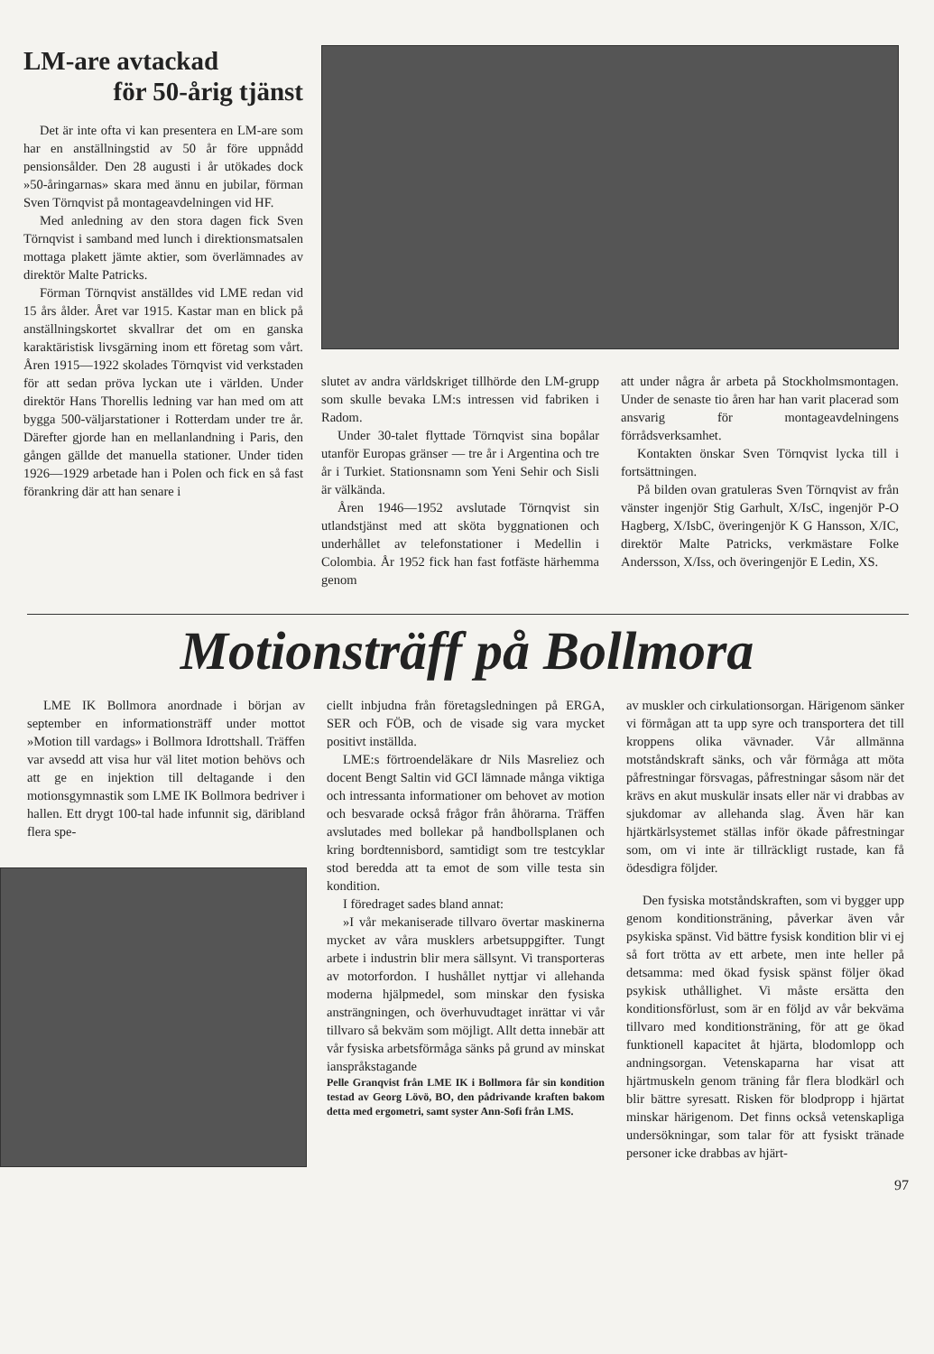LM-are avtackad
för 50-årig tjänst
Det är inte ofta vi kan presentera en LM-are som har en anställningstid av 50 år före uppnådd pensionsålder. Den 28 augusti i år utökades dock »50-åringarnas» skara med ännu en jubilar, förman Sven Törnqvist på montageavdelningen vid HF.
Med anledning av den stora dagen fick Sven Törnqvist i samband med lunch i direktionsmatsalen mottaga plakett jämte aktier, som överlämnades av direktör Malte Patricks.
Förman Törnqvist anställdes vid LME redan vid 15 års ålder. Året var 1915. Kastar man en blick på anställningskortet skvallrar det om en ganska karaktäristisk livsgärning inom ett företag som vårt. Åren 1915—1922 skolades Törnqvist vid verkstaden för att sedan pröva lyckan ute i världen. Under direktör Hans Thorellis ledning var han med om att bygga 500-väljarstationer i Rotterdam under tre år. Därefter gjorde han en mellanlandning i Paris, den gången gällde det manuella stationer. Under tiden 1926—1929 arbetade han i Polen och fick en så fast förankring där att han senare i
slutet av andra världskriget tillhörde den LM-grupp som skulle bevaka LM:s intressen vid fabriken i Radom.
Under 30-talet flyttade Törnqvist sina bopålar utanför Europas gränser — tre år i Argentina och tre år i Turkiet. Stationsnamn som Yeni Sehir och Sisli är välkända.
Åren 1946—1952 avslutade Törnqvist sin utlandstjänst med att sköta byggnationen och underhållet av telefonstationer i Medellin i Colombia. År 1952 fick han fast fotfäste härhemma genom
att under några år arbeta på Stockholmsmontagen. Under de senaste tio åren har han varit placerad som ansvarig för montageavdelningens förrådsverksamhet.
Kontakten önskar Sven Törnqvist lycka till i fortsättningen.
På bilden ovan gratuleras Sven Törnqvist av från vänster ingenjör Stig Garhult, X/IsC, ingenjör P-O Hagberg, X/IsbC, överingenjör K G Hansson, X/IC, direktör Malte Patricks, verkmästare Folke Andersson, X/Iss, och överingenjör E Ledin, XS.
Motionsträff på Bollmora
LME IK Bollmora anordnade i början av september en informationsträff under mottot »Motion till vardags» i Bollmora Idrottshall. Träffen var avsedd att visa hur väl litet motion behövs och att ge en injektion till deltagande i den motionsgymnastik som LME IK Bollmora bedriver i hallen. Ett drygt 100-tal hade infunnit sig, däribland flera spe-
ciellt inbjudna från företagsledningen på ERGA, SER och FÖB, och de visade sig vara mycket positivt inställda.
LME:s förtroendeläkare dr Nils Masreliez och docent Bengt Saltin vid GCI lämnade många viktiga och intressanta informationer om behovet av motion och besvarade också frågor från åhörarna. Träffen avslutades med bollekar på handbollsplanen och kring bordtennisbord, samtidigt som tre testcyklar stod beredda att ta emot de som ville testa sin kondition.
I föredraget sades bland annat:
»I vår mekaniserade tillvaro övertar maskinerna mycket av våra musklers arbetsuppgifter. Tungt arbete i industrin blir mera sällsynt. Vi transporteras av motorfordon. I hushållet nyttjar vi allehanda moderna hjälpmedel, som minskar den fysiska ansträngningen, och överhuvudtaget inrättar vi vår tillvaro så bekväm som möjligt. Allt detta innebär att vår fysiska arbetsförmåga sänks på grund av minskat ianspråkstagande
Pelle Granqvist från LME IK i Bollmora får sin kondition testad av Georg Lövö, BO, den pådrivande kraften bakom detta med ergometri, samt syster Ann-Sofi från LMS.
av muskler och cirkulationsorgan. Härigenom sänker vi förmågan att ta upp syre och transportera det till kroppens olika vävnader. Vår allmänna motståndskraft sänks, och vår förmåga att möta påfrestningar försvagas, påfrestningar såsom när det krävs en akut muskulär insats eller när vi drabbas av sjukdomar av allehanda slag. Även här kan hjärtkärlsystemet ställas inför ökade påfrestningar som, om vi inte är tillräckligt rustade, kan få ödesdigra följder.
Den fysiska motståndskraften, som vi bygger upp genom konditionsträning, påverkar även vår psykiska spänst. Vid bättre fysisk kondition blir vi ej så fort trötta av ett arbete, men inte heller på detsamma: med ökad fysisk spänst följer ökad psykisk uthållighet. Vi måste ersätta den konditionsförlust, som är en följd av vår bekväma tillvaro med konditionsträning, för att ge ökad funktionell kapacitet åt hjärta, blodomlopp och andningsorgan. Vetenskaparna har visat att hjärtmuskeln genom träning får flera blodkärl och blir bättre syresatt. Risken för blodpropp i hjärtat minskar härigenom. Det finns också vetenskapliga undersökningar, som talar för att fysiskt tränade personer icke drabbas av hjärt-
97